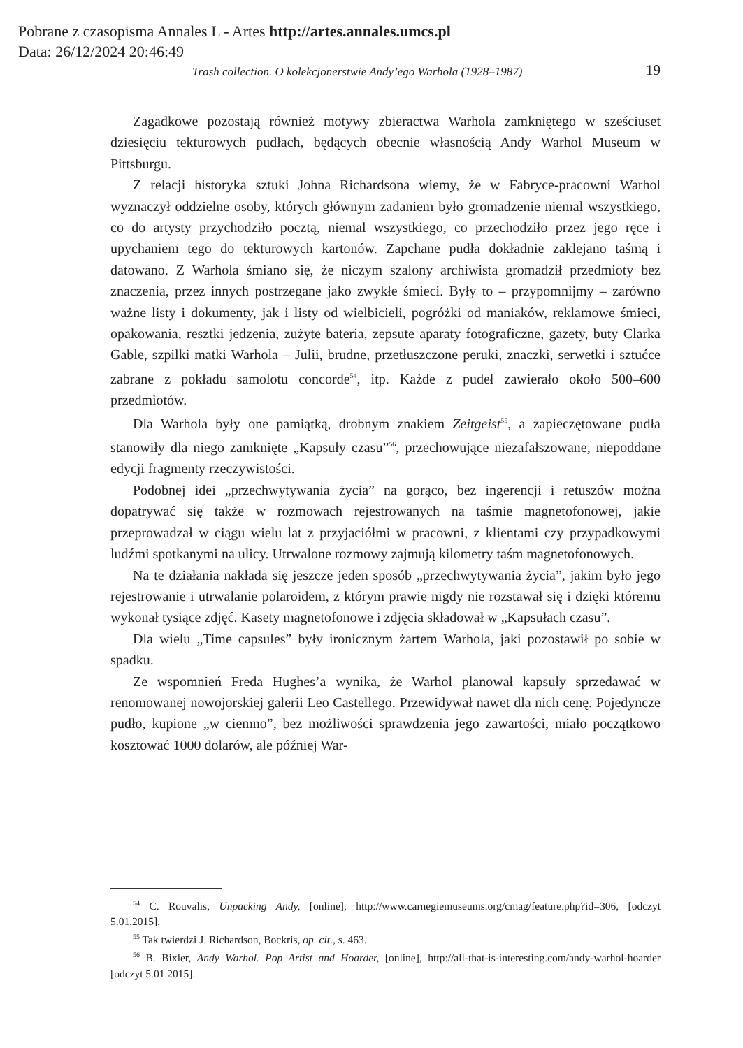Pobrane z czasopisma Annales L - Artes http://artes.annales.umcs.pl
Data: 26/12/2024 20:46:49
Trash collection. O kolekcjonerstwie Andy’ego Warhola (1928–1987) 19
Zagadkowe pozostają również motywy zbieractwa Warhola zamkniętego w sześciuset dziesięciu tekturowych pudłach, będących obecnie własnością Andy Warhol Museum w Pittsburgu.
Z relacji historyka sztuki Johna Richardsona wiemy, że w Fabryce-pracowni Warhol wyznaczył oddzielne osoby, których głównym zadaniem było gromadzenie niemal wszystkiego, co do artysty przychodziło pocztą, niemal wszystkiego, co przechodziło przez jego ręce i upychaniem tego do tekturowych kartonów. Zapchane pudła dokładnie zaklejano taśmą i datowano. Z Warhola śmiano się, że niczym szalony archiwista gromadził przedmioty bez znaczenia, przez innych postrzegane jako zwykłe śmieci. Były to – przypomnijmy – zarówno ważne listy i dokumenty, jak i listy od wielbicieli, pogróżki od maniaków, reklamowe śmieci, opakowania, resztki jedzenia, zużyte bateria, zepsute aparaty fotograficzne, gazety, buty Clarka Gable, szpilki matki Warhola – Julii, brudne, przetłuszczone peruki, znaczki, serwetki i sztućce zabrane z pokładu samolotu concorde<sup>54</sup>, itp. Każde z pudeł zawierało około 500–600 przedmiotów.
Dla Warhola były one pamiątką, drobnym znakiem Zeitgeist<sup>55</sup>, a zapieczętowane pudła stanowiły dla niego zamknięte „Kapsuły czasu”<sup>56</sup>, przechowujące niezafałszowane, niepoddane edycji fragmenty rzeczywistości.
Podobnej idei „przechwytywania życia” na gorąco, bez ingerencji i retuszów można dopatrywać się także w rozmowach rejestrowanych na taśmie magnetofonowej, jakie przeprowadzał w ciągu wielu lat z przyjaciółmi w pracowni, z klientami czy przypadkowymi ludźmi spotkanymi na ulicy. Utrwalone rozmowy zajmują kilometry taśm magnetofonowych.
Na te działania nakłada się jeszcze jeden sposób „przechwytywania życia”, jakim było jego rejestrowanie i utrwalanie polaroidem, z którym prawie nigdy nie rozstawał się i dzięki któremu wykonał tysiące zdjęć. Kasety magnetofonowe i zdjęcia składował w „Kapsułach czasu”.
Dla wielu „Time capsules” były ironicznym żartem Warhola, jaki pozostawił po sobie w spadku.
Ze wspomnień Freda Hughes’a wynika, że Warhol planował kapsuły sprzedawać w renomowanej nowojorskiej galerii Leo Castellego. Przewidywał nawet dla nich cenę. Pojedyncze pudło, kupione „w ciemno”, bez możliwości sprawdzenia jego zawartości, miało początkowo kosztować 1000 dolarów, ale później War-
<sup>54</sup> C. Rouvalis, Unpacking Andy, [online], http://www.carnegiemuseums.org/cmag/feature.php?id=306, [odczyt 5.01.2015].
<sup>55</sup> Tak twierdzi J. Richardson, Bockris, op. cit., s. 463.
<sup>56</sup> B. Bixler, Andy Warhol. Pop Artist and Hoarder, [online], http://all-that-is-interesting.com/andy-warhol-hoarder [odczyt 5.01.2015].